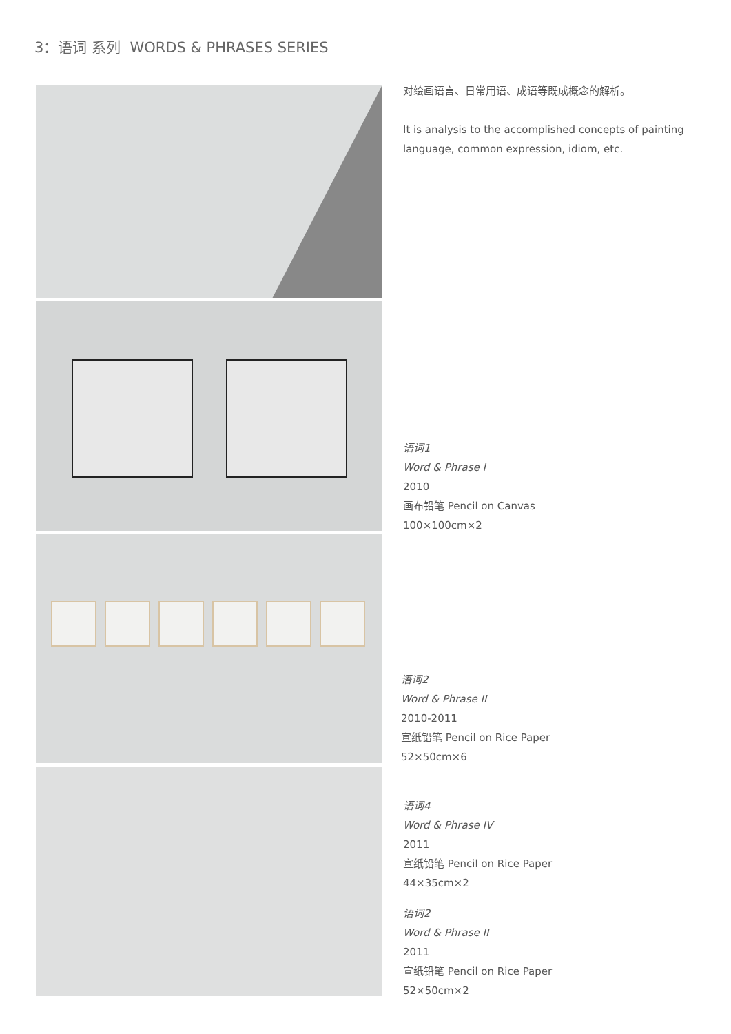3：语词 系列 WORDS & PHRASES SERIES
对绘画语言、日常用语、成语等既成概念的解析。
It is analysis to the accomplished concepts of painting
language, common expression, idiom, etc.
语词1
Word & Phrase I
2010
画布铅笔 Pencil on Canvas
100×100cm×2
语词2
Word & Phrase II
2010-2011
宣纸铅笔 Pencil on Rice Paper
52×50cm×6
语词4
Word & Phrase IV
2011
宣纸铅笔 Pencil on Rice Paper
44×35cm×2
语词2
Word & Phrase II
2011
宣纸铅笔 Pencil on Rice Paper
52×50cm×2